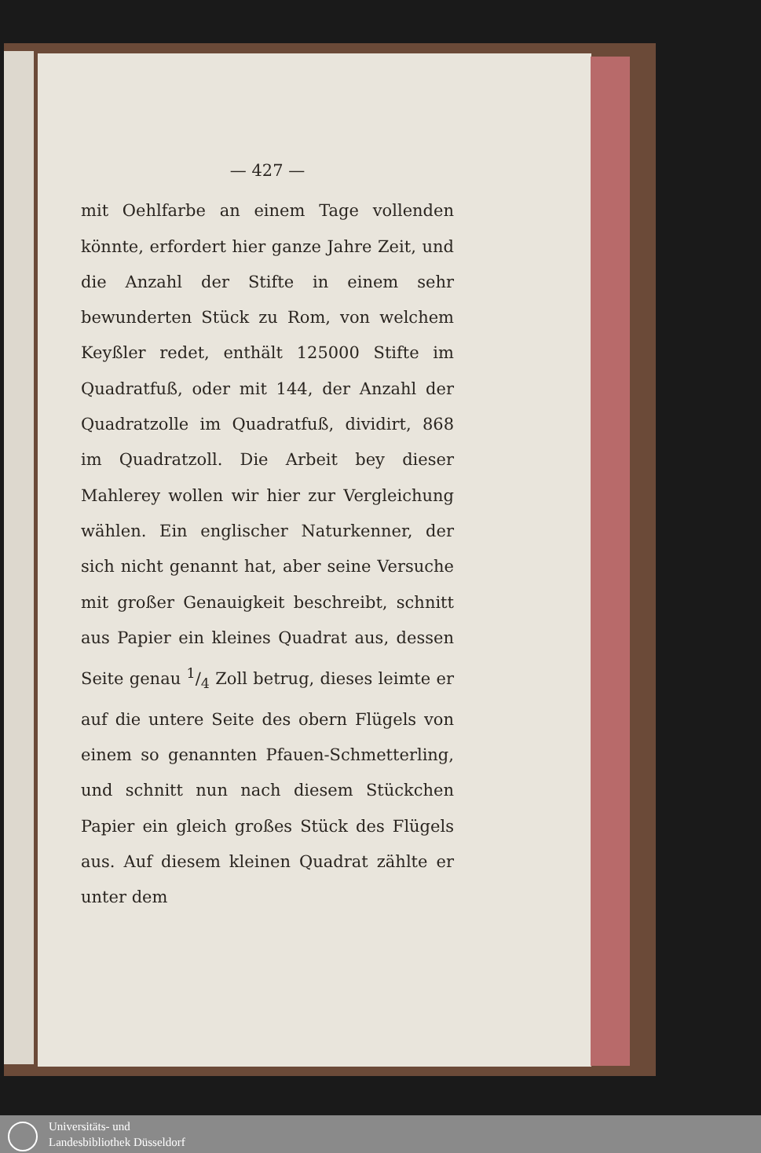— 427 —
mit Oehlfarbe an einem Tage vollenden könnte, erfordert hier ganze Jahre Zeit, und die Anzahl der Stifte in einem sehr bewunderten Stück zu Rom, von welchem Keyßler redet, enthält 125000 Stifte im Quadratfuß, oder mit 144, der Anzahl der Quadratzolle im Quadratfuß, dividirt, 868 im Quadratzoll. Die Arbeit bey dieser Mahlerey wollen wir hier zur Vergleichung wählen. Ein englischer Naturkenner, der sich nicht genannt hat, aber seine Versuche mit großer Genauigkeit beschreibt, schnitt aus Papier ein kleines Quadrat aus, dessen Seite genau 1/4 Zoll betrug, dieses leimte er auf die untere Seite des obern Flügels von einem so genannten Pfauen-Schmetterling, und schnitt nun nach diesem Stückchen Papier ein gleich großes Stück des Flügels aus. Auf diesem kleinen Quadrat zählte er unter dem
Universitäts- und
Landesbibliothek Düsseldorf